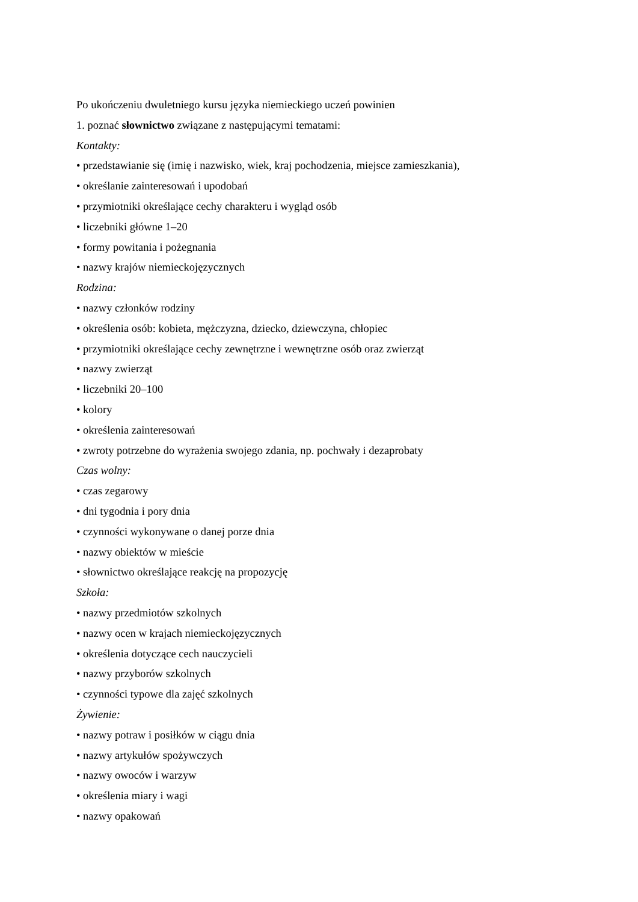Po ukończeniu dwuletniego kursu języka niemieckiego uczeń powinien
1. poznać słownictwo związane z następującymi tematami:
Kontakty:
• przedstawianie się (imię i nazwisko, wiek, kraj pochodzenia, miejsce zamieszkania),
• określanie zainteresowań i upodobań
• przymiotniki określające cechy charakteru i wygląd osób
• liczebniki główne 1–20
• formy powitania i pożegnania
• nazwy krajów niemieckojęzycznych
Rodzina:
• nazwy członków rodziny
• określenia osób: kobieta, mężczyzna, dziecko, dziewczyna, chłopiec
• przymiotniki określające cechy zewnętrzne i wewnętrzne osób oraz zwierząt
• nazwy zwierząt
• liczebniki 20–100
• kolory
• określenia zainteresowań
• zwroty potrzebne do wyrażenia swojego zdania, np. pochwały i dezaprobaty
Czas wolny:
• czas zegarowy
• dni tygodnia i pory dnia
• czynności wykonywane o danej porze dnia
• nazwy obiektów w mieście
• słownictwo określające reakcję na propozycję
Szkoła:
• nazwy przedmiotów szkolnych
• nazwy ocen w krajach niemieckojęzycznych
• określenia dotyczące cech nauczycieli
• nazwy przyborów szkolnych
• czynności typowe dla zajęć szkolnych
Żywienie:
• nazwy potraw i posiłków w ciągu dnia
• nazwy artykułów spożywczych
• nazwy owoców i warzyw
• określenia miary i wagi
• nazwy opakowań